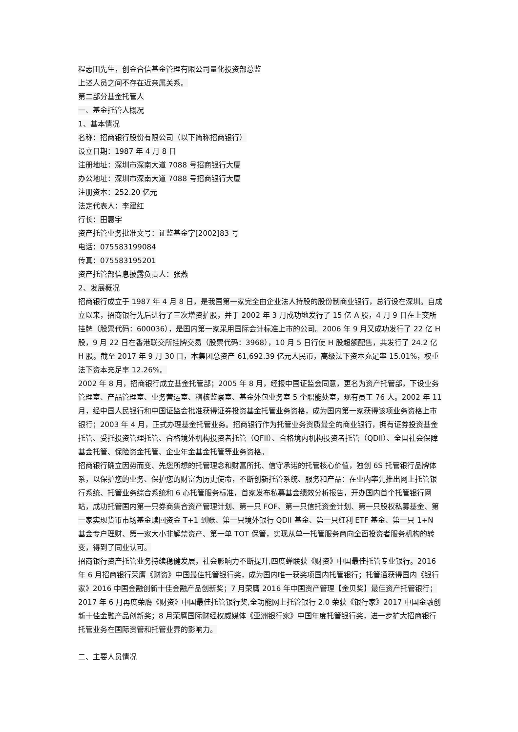程志田先生，创金合信基金管理有限公司量化投资部总监
上述人员之间不存在近亲属关系。
第二部分基金托管人
一、基金托管人概况
1、基本情况
名称：招商银行股份有限公司（以下简称招商银行）
设立日期：1987 年 4 月 8 日
注册地址：深圳市深南大道 7088 号招商银行大厦
办公地址：深圳市深南大道 7088 号招商银行大厦
注册资本：252.20 亿元
法定代表人：李建红
行长：田惠宇
资产托管业务批准文号：证监基金字[2002]83 号
电话：075583199084
传真：075583195201
资产托管部信息披露负责人：张燕
2、发展概况
招商银行成立于 1987 年 4 月 8 日，是我国第一家完全由企业法人持股的股份制商业银行，总行设在深圳。自成立以来，招商银行先后进行了三次增资扩股，并于 2002 年 3 月成功地发行了 15 亿 A 股，4 月 9 日在上交所挂牌（股票代码：600036），是国内第一家采用国际会计标准上市的公司。2006 年 9 月又成功发行了 22 亿 H 股，9 月 22 日在香港联交所挂牌交易（股票代码：3968），10 月 5 日行使 H 股超额配售，共发行了 24.2 亿 H 股。截至 2017 年 9 月 30 日，本集团总资产 61,692.39 亿元人民币，高级法下资本充足率 15.01%，权重法下资本充足率 12.26%。
2002 年 8 月，招商银行成立基金托管部；2005 年 8 月，经报中国证监会同意，更名为资产托管部，下设业务管理室、产品管理室、业务营运室、稽核监察室、基金外包业务室 5 个职能处室，现有员工 76 人。2002 年 11 月，经中国人民银行和中国证监会批准获得证券投资基金托管业务资格，成为国内第一家获得该项业务资格上市银行；2003 年 4 月，正式办理基金托管业务。招商银行作为托管业务资质最全的商业银行，拥有证券投资基金托管、受托投资管理托管、合格境外机构投资者托管（QFII）、合格境内机构投资者托管（QDII）、全国社会保障基金托管、保险资金托管、企业年金基金托管等业务资格。
招商银行确立因势而变、先您所想的托管理念和财富所托、信守承诺的托管核心价值，独创 6S 托管银行品牌体系，以保护您的业务、保护您的财富为历史使命，不断创新托管系统、服务和产品：在业内率先推出网上托管银行系统、托管业务综合系统和 6 心托管服务标准，首家发布私募基金绩效分析报告，开办国内首个托管银行网站，成功托管国内第一只券商集合资产管理计划、第一只 FOF、第一只信托资金计划、第一只股权私募基金、第一家实现货币市场基金赎回资金 T+1 到账、第一只境外银行 QDII 基金、第一只红利 ETF 基金、第一只 1+N 基金专户理财、第一家大小非解禁资产、第一单 TOT 保管，实现从单一托管服务商向全面投资者服务机构的转变，得到了同业认可。
招商银行资产托管业务持续稳健发展，社会影响力不断提升,四度蝉联获《财资》中国最佳托管专业银行。2016 年 6 月招商银行荣膺《财资》中国最佳托管银行奖，成为国内唯一获奖项国内托管银行；托管通获得国内《银行家》2016 中国金融创新十佳金融产品创新奖；7 月荣膺 2016 年中国资产管理【金贝奖】最佳资产托管银行；2017 年 6 月再度荣膺《财资》中国最佳托管银行奖,全功能网上托管银行 2.0 荣获《银行家》2017 中国金融创新十佳金融产品创新奖；8 月荣膺国际财经权威媒体《亚洲银行家》中国年度托管银行奖，进一步扩大招商银行托管业务在国际资管和托管业界的影响力。
二、主要人员情况